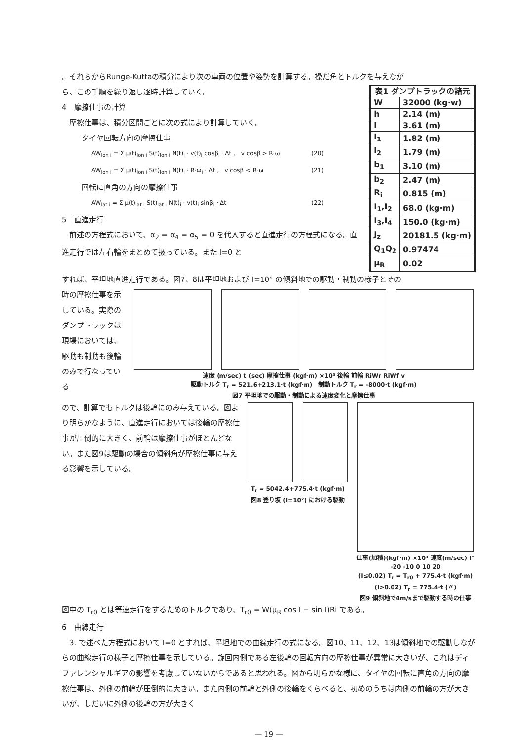。それらからRunge-Kuttaの積分により次の車両の位置や姿勢を計算する。操だ角とトルクを与えなが
ら、この手順を繰り返し逐時計算していく。
4　摩擦仕事の計算
　摩擦仕事は、積分区間ごとに次の式により計算していく。
タイヤ回転方向の摩擦仕事
AW<sub>lon i</sub> = Σ μ(t)<sub>lon i</sub> S(t)<sub>lon i</sub> N(t)<sub>i</sub> · v(t)<sub>i</sub> cosβ<sub>i</sub> · Δt ,　v cosβ > R·ω (20)
AW<sub>lon i</sub> = Σ μ(t)<sub>lon i</sub> S(t)<sub>lon i</sub> N(t)<sub>i</sub> · R·ω<sub>i</sub> · Δt ,　v cosβ < R·ω (21)
回転に直角の方向の摩擦仕事
AW<sub>lat i</sub> = Σ μ(t)<sub>lat i</sub> S(t)<sub>lat i</sub> N(t)<sub>i</sub> · v(t)<sub>i</sub> sinβ<sub>i</sub> · Δt (22)
5　直進走行
　前述の方程式において、α<sub>2</sub> = α<sub>4</sub> = α<sub>5</sub> = 0 を代入すると直進走行の方程式になる。直進走行では左右輪をまとめて扱っている。また I=0 と
| 表1 ダンプトラックの諸元 | |
| --- | --- |
| W | 32000 (kg·w) |
| h | 2.14 (m) |
| l | 3.61 (m) |
| l<sub>1</sub> | 1.82 (m) |
| l<sub>2</sub> | 1.79 (m) |
| b<sub>1</sub> | 3.10 (m) |
| b<sub>2</sub> | 2.47 (m) |
| R<sub>i</sub> | 0.815 (m) |
| I<sub>1</sub>,I<sub>2</sub> | 68.0 (kg·m) |
| I<sub>3</sub>,I<sub>4</sub> | 150.0 (kg·m) |
| J<sub>z</sub> | 20181.5 (kg·m) |
| Q<sub>1</sub>Q<sub>2</sub> | 0.97474 |
| μ<sub>R</sub> | 0.02 |
すれば、平坦地直進走行である。図7、8は平坦地および I=10° の傾斜地での駆動・制動の様子とその
時の摩擦仕事を示している。実際のダンプトラックは現場においては、駆動も制動も後輪のみで行なっている
速度 (m/sec) t (sec) 摩擦仕事 (kgf·m) ×10³ 後輪 前輪 RiWr RiWf v
駆動トルク T<sub>r</sub> = 521.6+213.1·t (kgf·m)　制動トルク T<sub>r</sub> = -8000·t (kgf·m)
図7 平坦地での駆動・制動による速度変化と摩擦仕事
ので、計算でもトルクは後輪にのみ与えている。図より明らかなように、直進走行においては後輪の摩擦仕事が圧倒的に大きく、前輪は摩擦仕事がほとんどない。また図9は駆動の場合の傾斜角が摩擦仕事に与える影響を示している。
T<sub>r</sub> = 5042.4+775.4·t (kgf·m)
図8 登り坂 (I=10°) における駆動
仕事(加積)(kgf·m) ×10⁴ 速度(m/sec) I° -20 -10 0 10 20
(I≤0.02) T<sub>r</sub> = T<sub>r0</sub> + 775.4·t (kgf·m)
(I>0.02) T<sub>r</sub> = 775.4·t (〃)
図9 傾斜地で4m/sまで駆動する時の仕事
図中の T<sub>r0</sub> とは等速走行をするためのトルクであり、T<sub>r0</sub> = W(μ<sub>R</sub> cos I − sin I)Ri である。
6　曲線走行
　3. で述べた方程式において I=0 とすれば、平坦地での曲線走行の式になる。図10、11、12、13は傾斜地での駆動しながらの曲線走行の様子と摩擦仕事を示している。旋回内側である左後輪の回転方向の摩擦仕事が異常に大きいが、これはディファレンシャルギアの影響を考慮していないからであると思われる。図から明らかな様に、タイヤの回転に直角の方向の摩擦仕事は、外側の前輪が圧倒的に大きい。また内側の前輪と外側の後輪をくらべると、初めのうちは内側の前輪の方が大きいが、しだいに外側の後輪の方が大きく
— 19 —